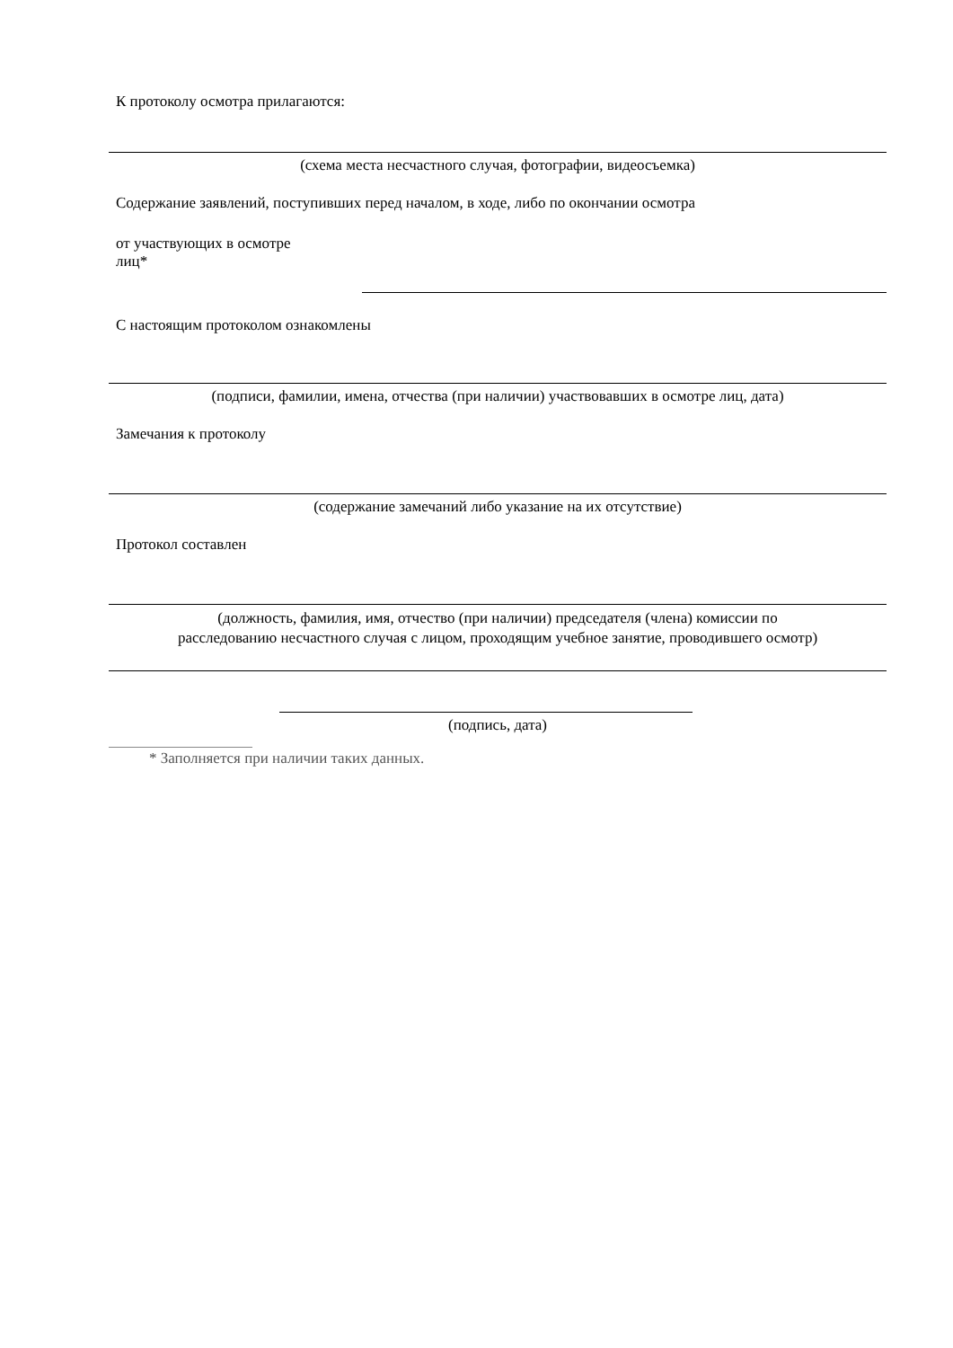К протоколу осмотра прилагаются:
(схема места несчастного случая, фотографии, видеосъемка)
Содержание заявлений, поступивших перед началом, в ходе, либо по окончании осмотра
от участвующих в осмотре
лиц*
С настоящим протоколом ознакомлены
(подписи, фамилии, имена, отчества (при наличии) участвовавших в осмотре лиц, дата)
Замечания к протоколу
(содержание замечаний либо указание на их отсутствие)
Протокол составлен
(должность, фамилия, имя, отчество (при наличии) председателя (члена) комиссии по
расследованию несчастного случая с лицом, проходящим учебное занятие, проводившего осмотр)
(подпись, дата)
* Заполняется при наличии таких данных.